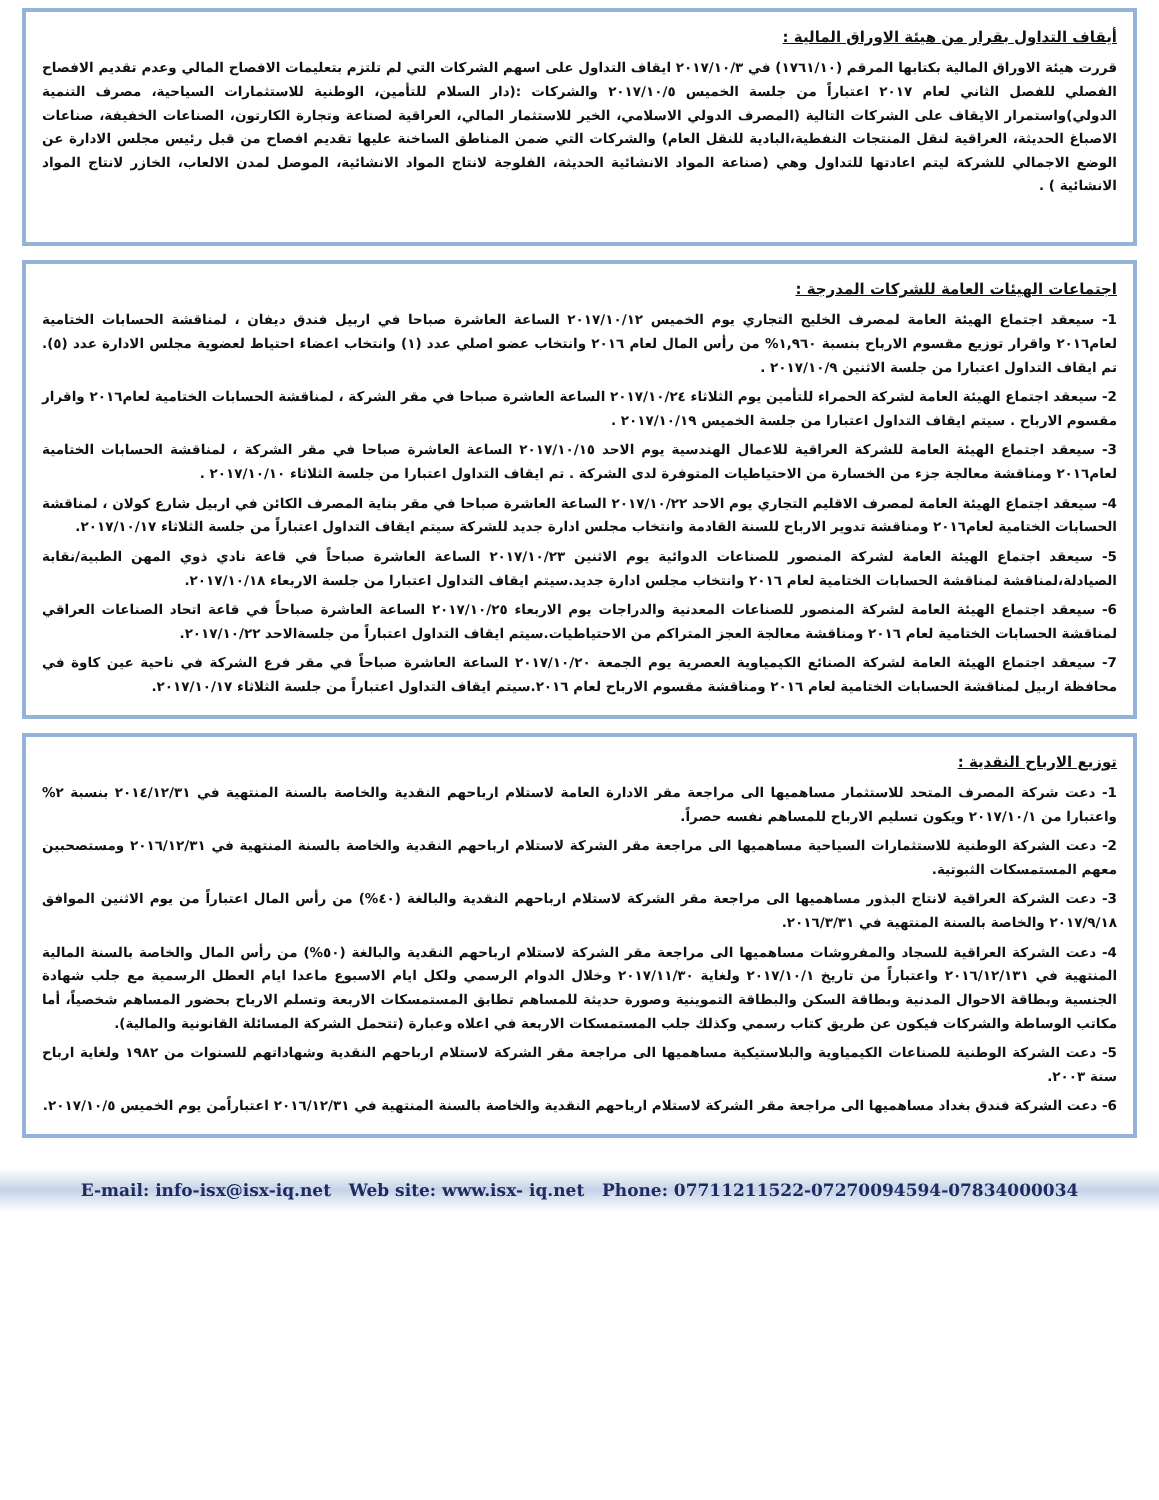أيقاف التداول بقرار من هيئة الاوراق المالية :
قررت هيئة الاوراق المالية بكتابها المرقم (١٧٦١/١٠) في ٢٠١٧/١٠/٣ ايقاف التداول على اسهم الشركات التي لم تلتزم بتعليمات الافصاح المالي وعدم تقديم الافصاح الفصلي للفصل الثاني لعام ٢٠١٧ اعتباراً من جلسة الخميس ٢٠١٧/١٠/٥ والشركات :(دار السلام للتأمين، الوطنية للاستثمارات السياحية، مصرف التنمية الدولي)واستمرار الايقاف على الشركات التالية (المصرف الدولي الاسلامي، الخير للاستثمار المالي، العراقية لصناعة وتجارة الكارتون، الصناعات الخفيفة، صناعات الاصباغ الحديثة، العراقية لنقل المنتجات النفطية،البادية للنقل العام) والشركات التي ضمن المناطق الساخنة عليها تقديم افصاح من قبل رئيس مجلس الادارة عن الوضع الاجمالي للشركة ليتم اعادتها للتداول وهي (صناعة المواد الانشائية الحديثة، الفلوجة لانتاج المواد الانشائية، الموصل لمدن الالعاب، الخازر لانتاج المواد الانشائية ) .
اجتماعات الهيئات العامة للشركات المدرجة :
1- سيعقد اجتماع الهيئة العامة لمصرف الخليج التجاري يوم الخميس ٢٠١٧/١٠/١٢ الساعة العاشرة صباحا في اربيل فندق ديفان ، لمناقشة الحسابات الختامية لعام٢٠١٦ واقرار توزيع مقسوم الارباح بنسبة ١,٩٦٠% من رأس المال لعام ٢٠١٦ وانتخاب عضو اصلي عدد (١) وانتخاب اعضاء احتياط لعضوية مجلس الادارة عدد (٥). تم ايقاف التداول اعتبارا من جلسة الاثنين ٢٠١٧/١٠/٩ .
2- سيعقد اجتماع الهيئة العامة لشركة الحمراء للتأمين يوم الثلاثاء ٢٠١٧/١٠/٢٤ الساعة العاشرة صباحا في مقر الشركة ، لمناقشة الحسابات الختامية لعام٢٠١٦ واقرار مقسوم الارباح . سيتم ايقاف التداول اعتبارا من جلسة الخميس ٢٠١٧/١٠/١٩ .
3- سيعقد اجتماع الهيئة العامة للشركة العراقية للاعمال الهندسية يوم الاحد ٢٠١٧/١٠/١٥ الساعة العاشرة صباحا في مقر الشركة ، لمناقشة الحسابات الختامية لعام٢٠١٦ ومناقشة معالجة جزء من الخسارة من الاحتياطيات المتوفرة لدى الشركة . تم ايقاف التداول اعتبارا من جلسة الثلاثاء ٢٠١٧/١٠/١٠ .
4- سيعقد اجتماع الهيئة العامة لمصرف الاقليم التجاري يوم الاحد ٢٠١٧/١٠/٢٢ الساعة العاشرة صباحا في مقر بناية المصرف الكائن في اربيل شارع كولان ، لمناقشة الحسابات الختامية لعام٢٠١٦ ومناقشة تدوير الارباح للسنة القادمة وانتخاب مجلس ادارة جديد للشركة سيتم ايقاف التداول اعتباراً من جلسة الثلاثاء ٢٠١٧/١٠/١٧.
5- سيعقد اجتماع الهيئة العامة لشركة المنصور للصناعات الدوائية يوم الاثنين ٢٠١٧/١٠/٢٣ الساعة العاشرة صباحاً في قاعة نادي ذوي المهن الطبية/نقابة الصيادلة،لمناقشة لمناقشة الحسابات الختامية لعام ٢٠١٦ وانتخاب مجلس ادارة جديد.سيتم ايقاف التداول اعتبارا من جلسة الاربعاء ٢٠١٧/١٠/١٨.
6- سيعقد اجتماع الهيئة العامة لشركة المنصور للصناعات المعدنية والدراجات يوم الاربعاء ٢٠١٧/١٠/٢٥ الساعة العاشرة صباحاً في قاعة اتحاد الصناعات العراقي لمناقشة الحسابات الختامية لعام ٢٠١٦ ومناقشة معالجة العجز المتراكم من الاحتياطيات.سيتم ايقاف التداول اعتباراً من جلسةالاحد ٢٠١٧/١٠/٢٢.
7- سيعقد اجتماع الهيئة العامة لشركة الصنائع الكيمياوية العصرية يوم الجمعة ٢٠١٧/١٠/٢٠ الساعة العاشرة صباحاً في مقر فرع الشركة في ناحية عين كاوة في محافظة اربيل لمناقشة الحسابات الختامية لعام ٢٠١٦ ومناقشة مقسوم الارباح لعام ٢٠١٦.سيتم ايقاف التداول اعتباراً من جلسة الثلاثاء ٢٠١٧/١٠/١٧.
توزيع الارباح النقدية :
1- دعت شركة المصرف المتحد للاستثمار مساهميها الى مراجعة مقر الادارة العامة لاستلام ارباحهم النقدية والخاصة بالسنة المنتهية في ٢٠١٤/١٢/٣١ بنسبة ٢% واعتبارا من ٢٠١٧/١٠/١ ويكون تسليم الارباح للمساهم نفسه حصراً.
2- دعت الشركة الوطنية للاستثمارات السياحية مساهميها الى مراجعة مقر الشركة لاستلام ارباحهم النقدية والخاصة بالسنة المنتهية في ٢٠١٦/١٢/٣١ ومستصحبين معهم المستمسكات الثبوتية.
3- دعت الشركة العراقية لانتاج البذور مساهميها الى مراجعة مقر الشركة لاستلام ارباحهم النقدية والبالغة (٤٠%) من رأس المال اعتباراً من يوم الاثنين الموافق ٢٠١٧/٩/١٨ والخاصة بالسنة المنتهية في ٢٠١٦/٣/٣١.
4- دعت الشركة العراقية للسجاد والمفروشات مساهميها الى مراجعة مقر الشركة لاستلام ارباحهم النقدية والبالغة (٥٠%) من رأس المال والخاصة بالسنة المالية المنتهية في ٢٠١٦/١٢/١٣١ واعتباراً من تاريخ ٢٠١٧/١٠/١ ولغاية ٢٠١٧/١١/٣٠ وخلال الدوام الرسمي ولكل ايام الاسبوع ماعدا ايام العطل الرسمية مع جلب شهادة الجنسية وبطاقة الاحوال المدنية وبطاقة السكن والبطاقة التموينية وصورة حديثة للمساهم تطابق المستمسكات الاربعة وتسلم الارباح بحضور المساهم شخصياً، أما مكاتب الوساطة والشركات فيكون عن طريق كتاب رسمي وكذلك جلب المستمسكات الاربعة في اعلاه وعبارة (تتحمل الشركة المسائلة القانونية والمالية).
5- دعت الشركة الوطنية للصناعات الكيمياوية والبلاستيكية مساهميها الى مراجعة مقر الشركة لاستلام ارباحهم النقدية وشهاداتهم للسنوات من ١٩٨٢ ولغاية ارباح سنة ٢٠٠٣.
6- دعت الشركة فندق بغداد مساهميها الى مراجعة مقر الشركة لاستلام ارباحهم النقدية والخاصة بالسنة المنتهية في ٢٠١٦/١٢/٣١ اعتباراًمن يوم الخميس ٢٠١٧/١٠/٥.
E-mail: info-isx@isx-iq.net Web site: www.isx- iq.net Phone: 07711211522-07270094594-07834000034